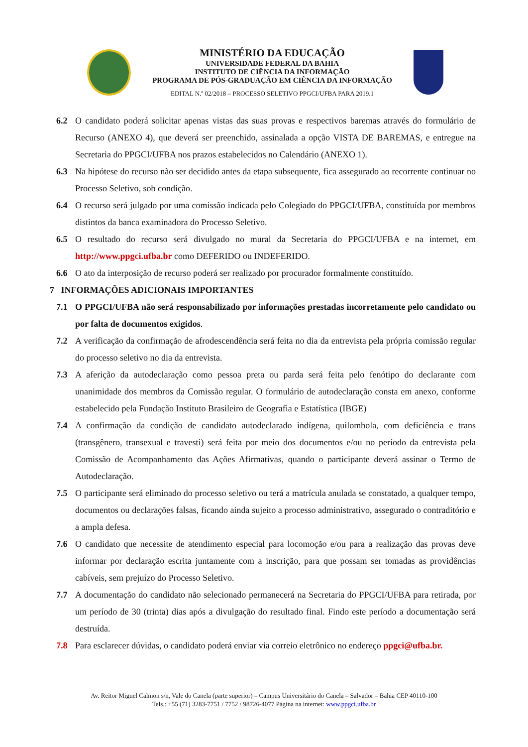MINISTÉRIO DA EDUCAÇÃO
UNIVERSIDADE FEDERAL DA BAHIA
INSTITUTO DE CIÊNCIA DA INFORMAÇÃO
PROGRAMA DE PÓS-GRADUAÇÃO EM CIÊNCIA DA INFORMAÇÃO
EDITAL N.º 02/2018 – PROCESSO SELETIVO PPGCI/UFBA PARA 2019.1
6.2 O candidato poderá solicitar apenas vistas das suas provas e respectivos baremas através do formulário de Recurso (ANEXO 4), que deverá ser preenchido, assinalada a opção VISTA DE BAREMAS, e entregue na Secretaria do PPGCI/UFBA nos prazos estabelecidos no Calendário (ANEXO 1).
6.3 Na hipótese do recurso não ser decidido antes da etapa subsequente, fica assegurado ao recorrente continuar no Processo Seletivo, sob condição.
6.4 O recurso será julgado por uma comissão indicada pelo Colegiado do PPGCI/UFBA, constituída por membros distintos da banca examinadora do Processo Seletivo.
6.5 O resultado do recurso será divulgado no mural da Secretaria do PPGCI/UFBA e na internet, em http://www.ppgci.ufba.br como DEFERIDO ou INDEFERIDO.
6.6 O ato da interposição de recurso poderá ser realizado por procurador formalmente constituído.
7 INFORMAÇÕES ADICIONAIS IMPORTANTES
7.1 O PPGCI/UFBA não será responsabilizado por informações prestadas incorretamente pelo candidato ou por falta de documentos exigidos.
7.2 A verificação da confirmação de afrodescendência será feita no dia da entrevista pela própria comissão regular do processo seletivo no dia da entrevista.
7.3 A aferição da autodeclaração como pessoa preta ou parda será feita pelo fenótipo do declarante com unanimidade dos membros da Comissão regular. O formulário de autodeclaração consta em anexo, conforme estabelecido pela Fundação Instituto Brasileiro de Geografia e Estatística (IBGE)
7.4 A confirmação da condição de candidato autodeclarado indígena, quilombola, com deficiência e trans (transgênero, transexual e travesti) será feita por meio dos documentos e/ou no período da entrevista pela Comissão de Acompanhamento das Ações Afirmativas, quando o participante deverá assinar o Termo de Autodeclaração.
7.5 O participante será eliminado do processo seletivo ou terá a matrícula anulada se constatado, a qualquer tempo, documentos ou declarações falsas, ficando ainda sujeito a processo administrativo, assegurado o contraditório e a ampla defesa.
7.6 O candidato que necessite de atendimento especial para locomoção e/ou para a realização das provas deve informar por declaração escrita juntamente com a inscrição, para que possam ser tomadas as providências cabíveis, sem prejuízo do Processo Seletivo.
7.7 A documentação do candidato não selecionado permanecerá na Secretaria do PPGCI/UFBA para retirada, por um período de 30 (trinta) dias após a divulgação do resultado final. Findo este período a documentação será destruída.
7.8 Para esclarecer dúvidas, o candidato poderá enviar via correio eletrônico no endereço ppgci@ufba.br.
Av. Reitor Miguel Calmon s/n, Vale do Canela (parte superior) – Campus Universitário do Canela – Salvador – Bahia CEP 40110-100
Tels.: +55 (71) 3283-7751 / 7752 / 98726-4077 Página na internet: www.ppgci.ufba.br